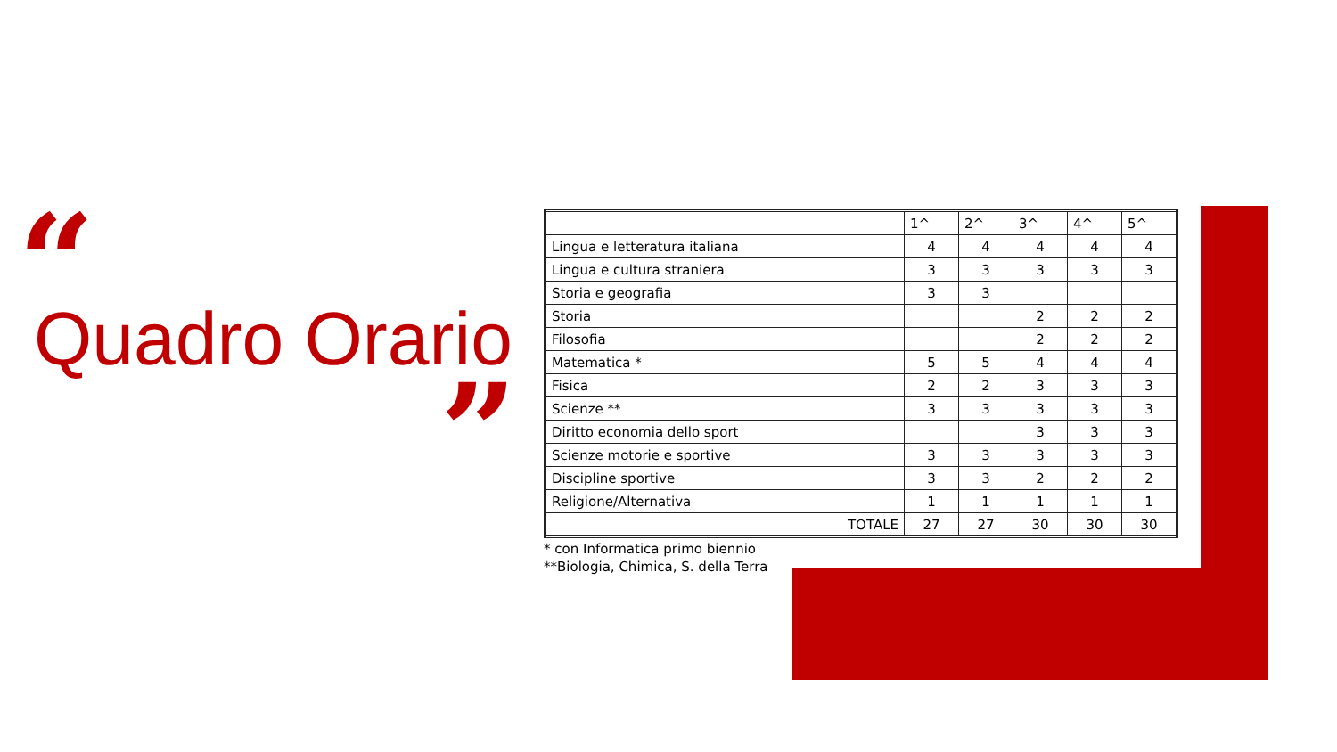“
Quadro Orario
”
| | 1^ | 2^ | 3^ | 4^ | 5^ |
| --- | --- | --- | --- | --- | --- |
| Lingua e letteratura italiana | 4 | 4 | 4 | 4 | 4 |
| Lingua e cultura straniera | 3 | 3 | 3 | 3 | 3 |
| Storia e geografia | 3 | 3 | | | |
| Storia | | | 2 | 2 | 2 |
| Filosofia | | | 2 | 2 | 2 |
| Matematica * | 5 | 5 | 4 | 4 | 4 |
| Fisica | 2 | 2 | 3 | 3 | 3 |
| Scienze ** | 3 | 3 | 3 | 3 | 3 |
| Diritto economia dello sport | | | 3 | 3 | 3 |
| Scienze motorie e sportive | 3 | 3 | 3 | 3 | 3 |
| Discipline sportive | 3 | 3 | 2 | 2 | 2 |
| Religione/Alternativa | 1 | 1 | 1 | 1 | 1 |
| TOTALE | 27 | 27 | 30 | 30 | 30 |
* con Informatica primo biennio
**Biologia, Chimica, S. della Terra